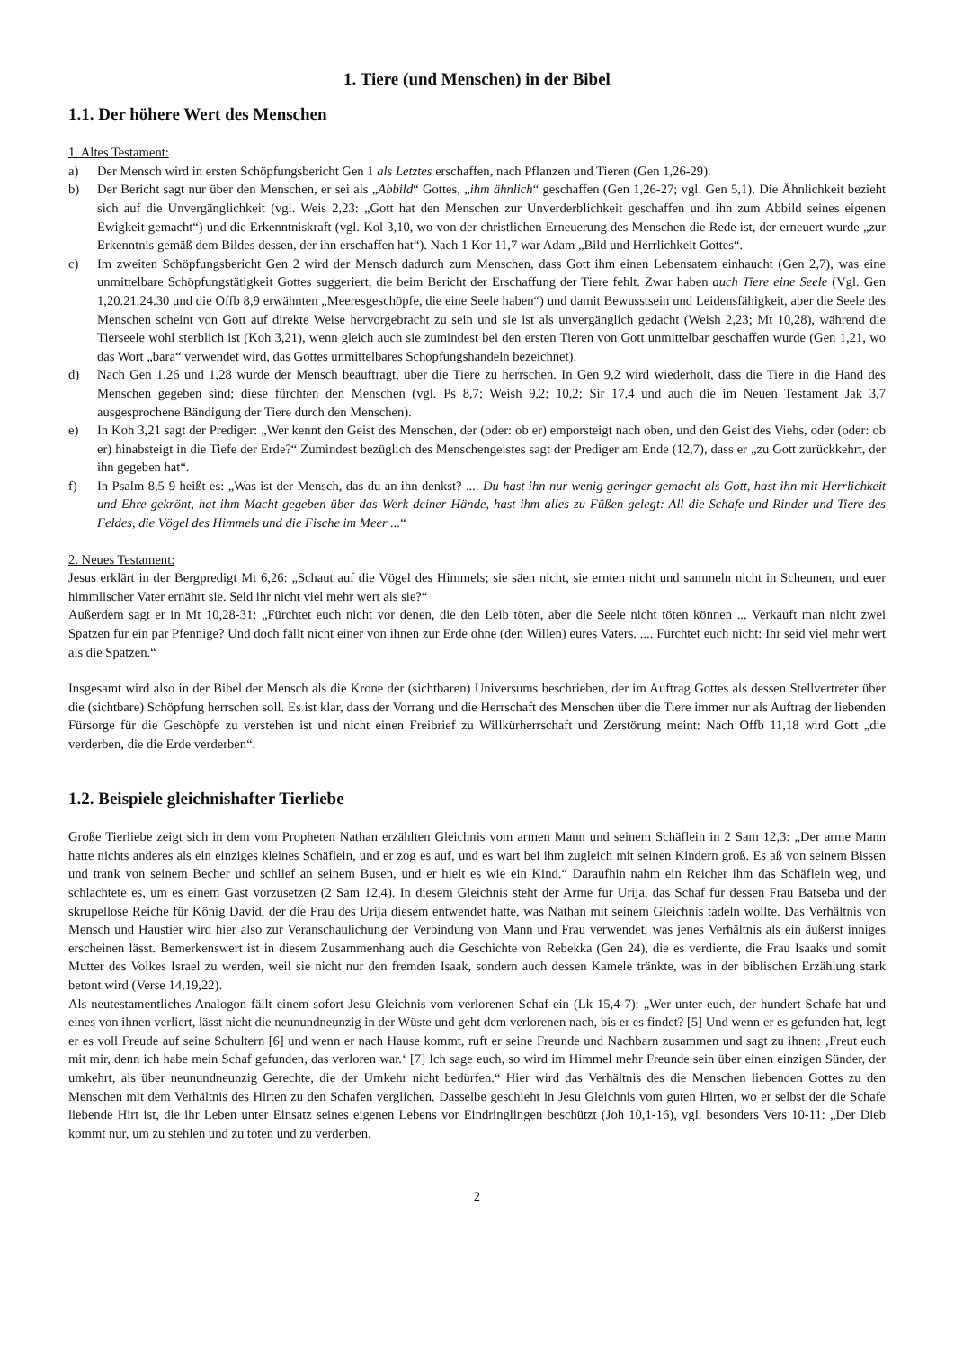1. Tiere (und Menschen) in der Bibel
1.1. Der höhere Wert des Menschen
1. Altes Testament:
a) Der Mensch wird in ersten Schöpfungsbericht Gen 1 als Letztes erschaffen, nach Pflanzen und Tieren (Gen 1,26-29).
b) Der Bericht sagt nur über den Menschen, er sei als „Abbild“ Gottes, „ihm ähnlich“ geschaffen (Gen 1,26-27; vgl. Gen 5,1). Die Ähnlichkeit bezieht sich auf die Unvergänglichkeit (vgl. Weis 2,23: „Gott hat den Menschen zur Unverderblichkeit geschaffen und ihn zum Abbild seines eigenen Ewigkeit gemacht“) und die Erkenntniskraft (vgl. Kol 3,10, wo von der christlichen Erneuerung des Menschen die Rede ist, der erneuert wurde „zur Erkenntnis gemäß dem Bildes dessen, der ihn erschaffen hat“). Nach 1 Kor 11,7 war Adam „Bild und Herrlichkeit Gottes“.
c) Im zweiten Schöpfungsbericht Gen 2 wird der Mensch dadurch zum Menschen, dass Gott ihm einen Lebensatem einhaucht (Gen 2,7), was eine unmittelbare Schöpfungstätigkeit Gottes suggeriert, die beim Bericht der Erschaffung der Tiere fehlt. Zwar haben auch Tiere eine Seele (Vgl. Gen 1,20.21.24.30 und die Offb 8,9 erwähnten „Meeresgeschöpfe, die eine Seele haben“) und damit Bewusstsein und Leidensfähigkeit, aber die Seele des Menschen scheint von Gott auf direkte Weise hervorgebracht zu sein und sie ist als unvergänglich gedacht (Weish 2,23; Mt 10,28), während die Tierseele wohl sterblich ist (Koh 3,21), wenn gleich auch sie zumindest bei den ersten Tieren von Gott unmittelbar geschaffen wurde (Gen 1,21, wo das Wort „bara“ verwendet wird, das Gottes unmittelbares Schöpfungshandeln bezeichnet).
d) Nach Gen 1,26 und 1,28 wurde der Mensch beauftragt, über die Tiere zu herrschen. In Gen 9,2 wird wiederholt, dass die Tiere in die Hand des Menschen gegeben sind; diese fürchten den Menschen (vgl. Ps 8,7; Weish 9,2; 10,2; Sir 17,4 und auch die im Neuen Testament Jak 3,7 ausgesprochene Bändigung der Tiere durch den Menschen).
e) In Koh 3,21 sagt der Prediger: „Wer kennt den Geist des Menschen, der (oder: ob er) emporsteigt nach oben, und den Geist des Viehs, oder (oder: ob er) hinabsteigt in die Tiefe der Erde?“ Zumindest bezüglich des Menschengeistes sagt der Prediger am Ende (12,7), dass er „zu Gott zurückkehrt, der ihn gegeben hat“.
f) In Psalm 8,5-9 heißt es: „Was ist der Mensch, das du an ihn denkst? .... Du hast ihn nur wenig geringer gemacht als Gott, hast ihn mit Herrlichkeit und Ehre gekrönt, hat ihm Macht gegeben über das Werk deiner Hände, hast ihm alles zu Füßen gelegt: All die Schafe und Rinder und Tiere des Feldes, die Vögel des Himmels und die Fische im Meer ...“
2. Neues Testament:
Jesus erklärt in der Bergpredigt Mt 6,26: „Schaut auf die Vögel des Himmels; sie säen nicht, sie ernten nicht und sammeln nicht in Scheunen, und euer himmlischer Vater ernährt sie. Seid ihr nicht viel mehr wert als sie?“
Außerdem sagt er in Mt 10,28-31: „Fürchtet euch nicht vor denen, die den Leib töten, aber die Seele nicht töten können ... Verkauft man nicht zwei Spatzen für ein par Pfennige? Und doch fällt nicht einer von ihnen zur Erde ohne (den Willen) eures Vaters. .... Fürchtet euch nicht: Ihr seid viel mehr wert als die Spatzen.“
Insgesamt wird also in der Bibel der Mensch als die Krone der (sichtbaren) Universums beschrieben, der im Auftrag Gottes als dessen Stellvertreter über die (sichtbare) Schöpfung herrschen soll. Es ist klar, dass der Vorrang und die Herrschaft des Menschen über die Tiere immer nur als Auftrag der liebenden Fürsorge für die Geschöpfe zu verstehen ist und nicht einen Freibrief zu Willkürherrschaft und Zerstörung meint: Nach Offb 11,18 wird Gott „die verderben, die die Erde verderben“.
1.2. Beispiele gleichnishafter Tierliebe
Große Tierliebe zeigt sich in dem vom Propheten Nathan erzählten Gleichnis vom armen Mann und seinem Schäflein in 2 Sam 12,3: „Der arme Mann hatte nichts anderes als ein einziges kleines Schäflein, und er zog es auf, und es wart bei ihm zugleich mit seinen Kindern groß. Es aß von seinem Bissen und trank von seinem Becher und schlief an seinem Busen, und er hielt es wie ein Kind.“ Daraufhin nahm ein Reicher ihm das Schäflein weg, und schlachtete es, um es einem Gast vorzusetzen (2 Sam 12,4). In diesem Gleichnis steht der Arme für Urija, das Schaf für dessen Frau Batseba und der skrupellose Reiche für König David, der die Frau des Urija diesem entwendet hatte, was Nathan mit seinem Gleichnis tadeln wollte. Das Verhältnis von Mensch und Haustier wird hier also zur Veranschaulichung der Verbindung von Mann und Frau verwendet, was jenes Verhältnis als ein äußerst inniges erscheinen lässt. Bemerkenswert ist in diesem Zusammenhang auch die Geschichte von Rebekka (Gen 24), die es verdiente, die Frau Isaaks und somit Mutter des Volkes Israel zu werden, weil sie nicht nur den fremden Isaak, sondern auch dessen Kamele tränkte, was in der biblischen Erzählung stark betont wird (Verse 14,19,22).
Als neutestamentliches Analogon fällt einem sofort Jesu Gleichnis vom verlorenen Schaf ein (Lk 15,4-7): „Wer unter euch, der hundert Schafe hat und eines von ihnen verliert, lässt nicht die neunundneunzig in der Wüste und geht dem verlorenen nach, bis er es findet? [5] Und wenn er es gefunden hat, legt er es voll Freude auf seine Schultern [6] und wenn er nach Hause kommt, ruft er seine Freunde und Nachbarn zusammen und sagt zu ihnen: ‚Freut euch mit mir, denn ich habe mein Schaf gefunden, das verloren war.‘ [7] Ich sage euch, so wird im Himmel mehr Freunde sein über einen einzigen Sünder, der umkehrt, als über neunundneunzig Gerechte, die der Umkehr nicht bedürfen.“ Hier wird das Verhältnis des die Menschen liebenden Gottes zu den Menschen mit dem Verhältnis des Hirten zu den Schafen verglichen. Dasselbe geschieht in Jesu Gleichnis vom guten Hirten, wo er selbst der die Schafe liebende Hirt ist, die ihr Leben unter Einsatz seines eigenen Lebens vor Eindringlingen beschützt (Joh 10,1-16), vgl. besonders Vers 10-11: „Der Dieb kommt nur, um zu stehlen und zu töten und zu verderben.
2